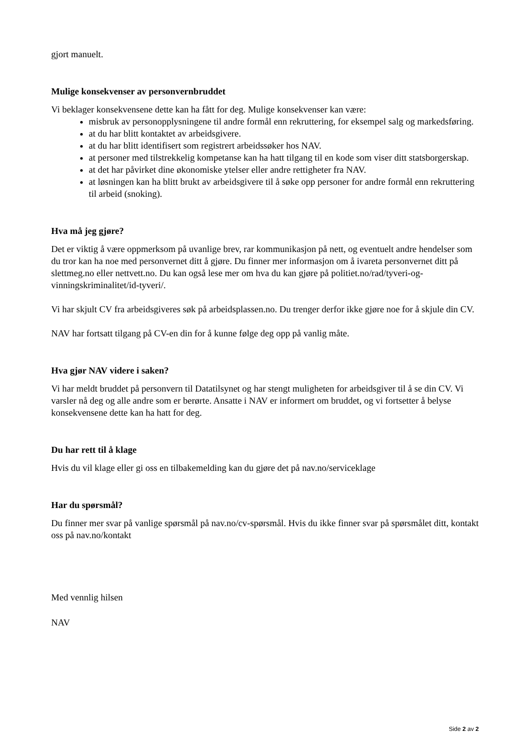gjort manuelt.
Mulige konsekvenser av personvernbruddet
Vi beklager konsekvensene dette kan ha fått for deg. Mulige konsekvenser kan være:
misbruk av personopplysningene til andre formål enn rekruttering, for eksempel salg og markedsføring.
at du har blitt kontaktet av arbeidsgivere.
at du har blitt identifisert som registrert arbeidssøker hos NAV.
at personer med tilstrekkelig kompetanse kan ha hatt tilgang til en kode som viser ditt statsborgerskap.
at det har påvirket dine økonomiske ytelser eller andre rettigheter fra NAV.
at løsningen kan ha blitt brukt av arbeidsgivere til å søke opp personer for andre formål enn rekruttering til arbeid (snoking).
Hva må jeg gjøre?
Det er viktig å være oppmerksom på uvanlige brev, rar kommunikasjon på nett, og eventuelt andre hendelser som du tror kan ha noe med personvernet ditt å gjøre. Du finner mer informasjon om å ivareta personvernet ditt på slettmeg.no eller nettvett.no. Du kan også lese mer om hva du kan gjøre på politiet.no/rad/tyveri-og-vinningskriminalitet/id-tyveri/.
Vi har skjult CV fra arbeidsgiveres søk på arbeidsplassen.no. Du trenger derfor ikke gjøre noe for å skjule din CV.
NAV har fortsatt tilgang på CV-en din for å kunne følge deg opp på vanlig måte.
Hva gjør NAV videre i saken?
Vi har meldt bruddet på personvern til Datatilsynet og har stengt muligheten for arbeidsgiver til å se din CV. Vi varsler nå deg og alle andre som er berørte. Ansatte i NAV er informert om bruddet, og vi fortsetter å belyse konsekvensene dette kan ha hatt for deg.
Du har rett til å klage
Hvis du vil klage eller gi oss en tilbakemelding kan du gjøre det på nav.no/serviceklage
Har du spørsmål?
Du finner mer svar på vanlige spørsmål på nav.no/cv-spørsmål. Hvis du ikke finner svar på spørsmålet ditt, kontakt oss på nav.no/kontakt
Med vennlig hilsen
NAV
Side 2 av 2